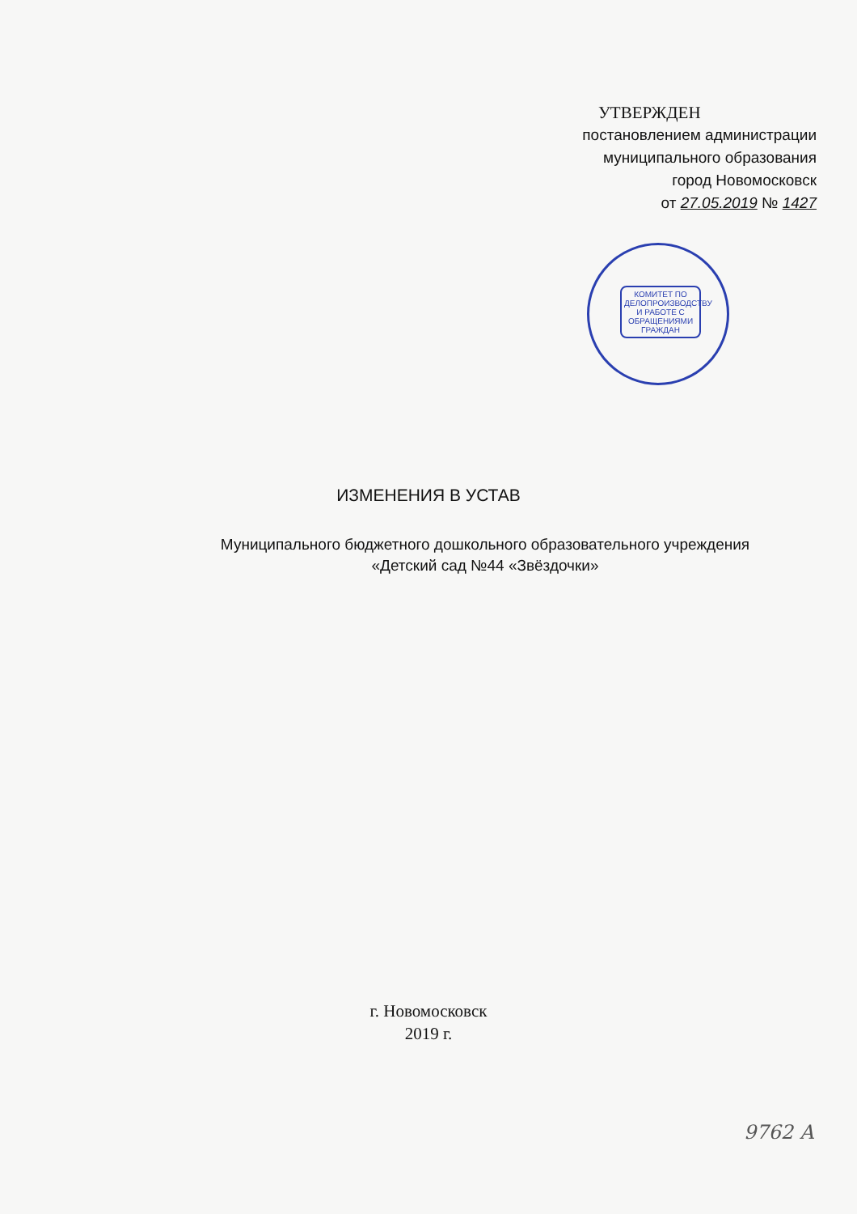УТВЕРЖДЕН
постановлением администрации
муниципального образования
город Новомосковск
от 27.05.2019 № 1427
КОМИТЕТ ПО ДЕЛОПРОИЗВОДСТВУ И РАБОТЕ С ОБРАЩЕНИЯМИ ГРАЖДАН
ИЗМЕНЕНИЯ В УСТАВ
Муниципального бюджетного дошкольного образовательного учреждения
«Детский сад №44 «Звёздочки»
г. Новомосковск
2019 г.
9762 А